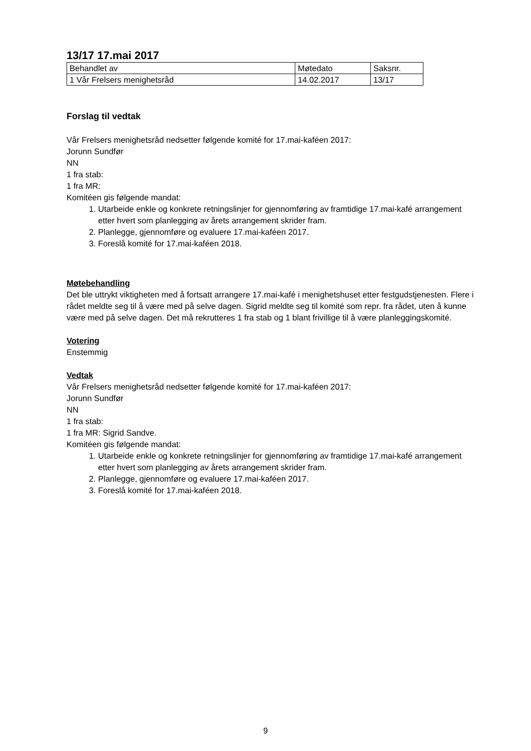13/17 17.mai 2017
| Behandlet av | Møtedato | Saksnr. |
| 1 Vår Frelsers menighetsråd | 14.02.2017 | 13/17 |
Forslag til vedtak
Vår Frelsers menighetsråd nedsetter følgende komité for 17.mai-kaféen 2017:
Jorunn Sundfør
NN
1 fra stab:
1 fra MR:
Komitéen gis følgende mandat:
1. Utarbeide enkle og konkrete retningslinjer for gjennomføring av framtidige 17.mai-kafé arrangement etter hvert som planlegging av årets arrangement skrider fram.
2. Planlegge, gjennomføre og evaluere 17.mai-kaféen 2017.
3. Foreslå komité for 17.mai-kaféen 2018.
Møtebehandling
Det ble uttrykt viktigheten med å fortsatt arrangere 17.mai-kafé i menighetshuset etter festgudstjenesten. Flere i rådet meldte seg til å være med på selve dagen. Sigrid meldte seg til komité som repr. fra rådet, uten å kunne være med på selve dagen. Det må rekrutteres 1 fra stab og 1 blant frivillige til å være planleggingskomité.
Votering
Enstemmig
Vedtak
Vår Frelsers menighetsråd nedsetter følgende komité for 17.mai-kaféen 2017:
Jorunn Sundfør
NN
1 fra stab:
1 fra MR: Sigrid Sandve.
Komitéen gis følgende mandat:
1. Utarbeide enkle og konkrete retningslinjer for gjennomføring av framtidige 17.mai-kafé arrangement etter hvert som planlegging av årets arrangement skrider fram.
2. Planlegge, gjennomføre og evaluere 17.mai-kaféen 2017.
3. Foreslå komité for 17.mai-kaféen 2018.
9